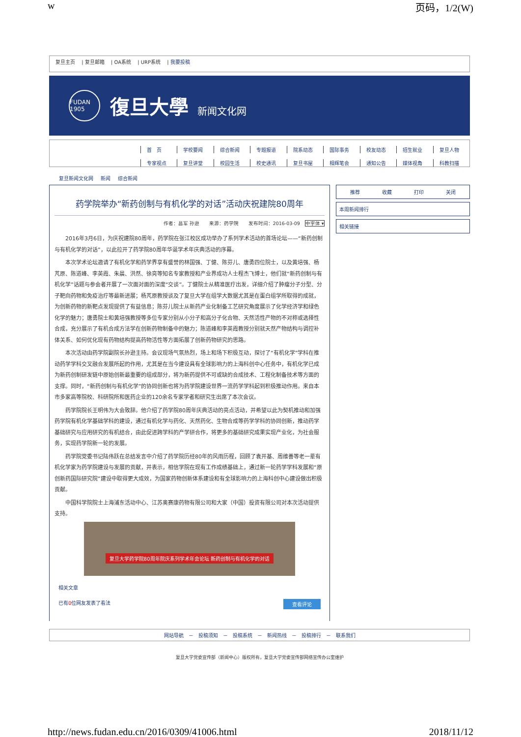w 页码，1/2(W)
复旦主页 | 复旦邮箱 | OA系统 | URP系统 | 我要投稿
FUDAN 1905 復旦大學 新闻文化网
首　页 学校要闻 综合新闻 专题报道 院系动态 国际事务 校友动态 招生就业 复旦人物
专家视点 复旦讲堂 校园生活 校史通讯 复旦书屋 相辉笔会 通知公告 媒体视角 科教扫描
复旦新闻文化网 新闻 综合新闻
药学院举办“新药创制与有机化学的对话”活动庆祝建院80周年
作者：昌军 孙逊　　来源：药学院　　发布时间：2016-03-09　中字体 ▾
2016年3月6日，为庆祝建院80周年，药学院在张江校区成功举办了系列学术活动的首场论坛——“新药创制与有机化学的对话”，以此拉开了药学院80周年华诞学术年庆典活动的序幕。
本次学术论坛邀请了有机化学和药学界享有盛誉的林国强、丁健、陈芬儿、唐勇四位院士，以及黄培强、杨芃原、陈道峰、李英霞、朱晨、洪然、徐亮等知名专家教授和产业界成功人士程杰飞博士，他们就“新药创制与有机化学”话题与参会者开展了一次面对面的深度“交谈”。丁健院士从精准医疗出发，详细介绍了肿瘤分子分型、分子靶向药物和免疫治疗等最新进展；杨芃原教授谈及了复旦大学在组学大数据尤其是在蛋白组学所取得的成就，为创新药物的新靶点发现提供了有益信息；陈芬儿院士从新药产业化制备工艺研究角度展示了化学经济学和绿色化学的魅力；唐勇院士和黄培强教授等多位专家分别从小分子和高分子化合物、天然活性产物的不对称或选择性合成，充分展示了有机合成方法学在创新药物制备中的魅力；陈道峰和李英霞教授分别就天然产物结构与调控补体关系、如何优化现有药物结构提高药物活性等方面拓展了创新药物研究的思路。
本次活动由药学院副院长孙逊主持。会议现场气氛热烈，场上和场下积极互动，探讨了“有机化学”学科在推动药学学科交叉融合发展所起的作用，尤其是在当今建设具有全球影响力的上海科创中心任务中，有机化学已成为新药创制研发链中原始创新最重要的组成部分，将为新药提供不可或缺的合成技术、工程化制备技术等方面的支撑。同时，“新药创制与有机化学”的协同创新也将为药学院建设世界一流药学学科起到积极推动作用。来自本市多家高等院校、科研院所和医药企业的120余名专家学者和研究生出席了本次会议。
药学院院长王明伟为大会致辞。他介绍了药学院80周年庆典活动的亮点活动，并希望以此为契机推动和加强药学院有机化学基础学科的建设，通过有机化学与药化、天然药化、生物合成等药学学科的协同创新，推动药学基础研究与应用研究的有机结合，由此促进跨学科的产学研合作，将更多的基础研究成果实现产业化，为社会服务，实现药学院新一轮的发展。
药学院党委书记陆伟跃在总结发言中介绍了药学院历经80年的风雨历程，回顾了袁开基、周维善等老一辈有机化学家为药学院建设与发展的贡献，并表示，相信学院在现有工作成绩基础上，通过新一轮药学学科发展和“原创新药国际研究院”建设中取得更大成效，为国家药物创新体系建设和有全球影响力的上海科创中心建设做出积极贡献。
中国科学院院士上海浦东活动中心、江苏奥赛康药物有限公司和大家（中国）投资有限公司对本次活动提供支持。
复旦大学药学院80周年院庆系列学术年会论坛 新药创制与有机化学的对话
相关文章
已有0位网友发表了看法 查看评论
推荐 收藏 打印 关闭
本周新闻排行
相关链接
网站导航　－　投稿须知　－　投稿系统　－　新闻热线　－　投稿排行　－　联系我们
复旦大学党委宣传部（新闻中心）版权所有，复旦大学党委宣传部网络宣传办公室维护
http://news.fudan.edu.cn/2016/0309/41006.html 2018/11/12